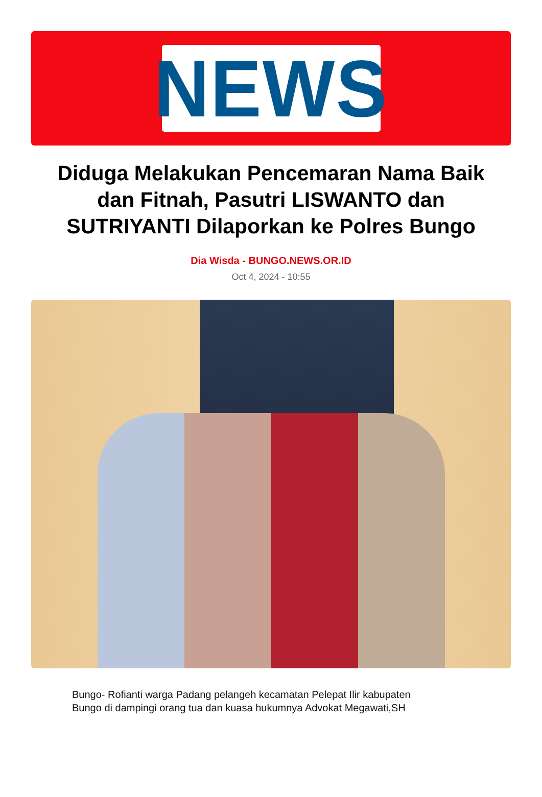NEWS
Diduga Melakukan Pencemaran Nama Baik dan Fitnah, Pasutri LISWANTO dan SUTRIYANTI Dilaporkan ke Polres Bungo
Dia Wisda - BUNGO.NEWS.OR.ID
Oct 4, 2024 - 10:55
Bungo- Rofianti warga Padang pelangeh kecamatan Pelepat Ilir kabupaten Bungo di dampingi orang tua dan kuasa hukumnya Advokat Megawati,SH